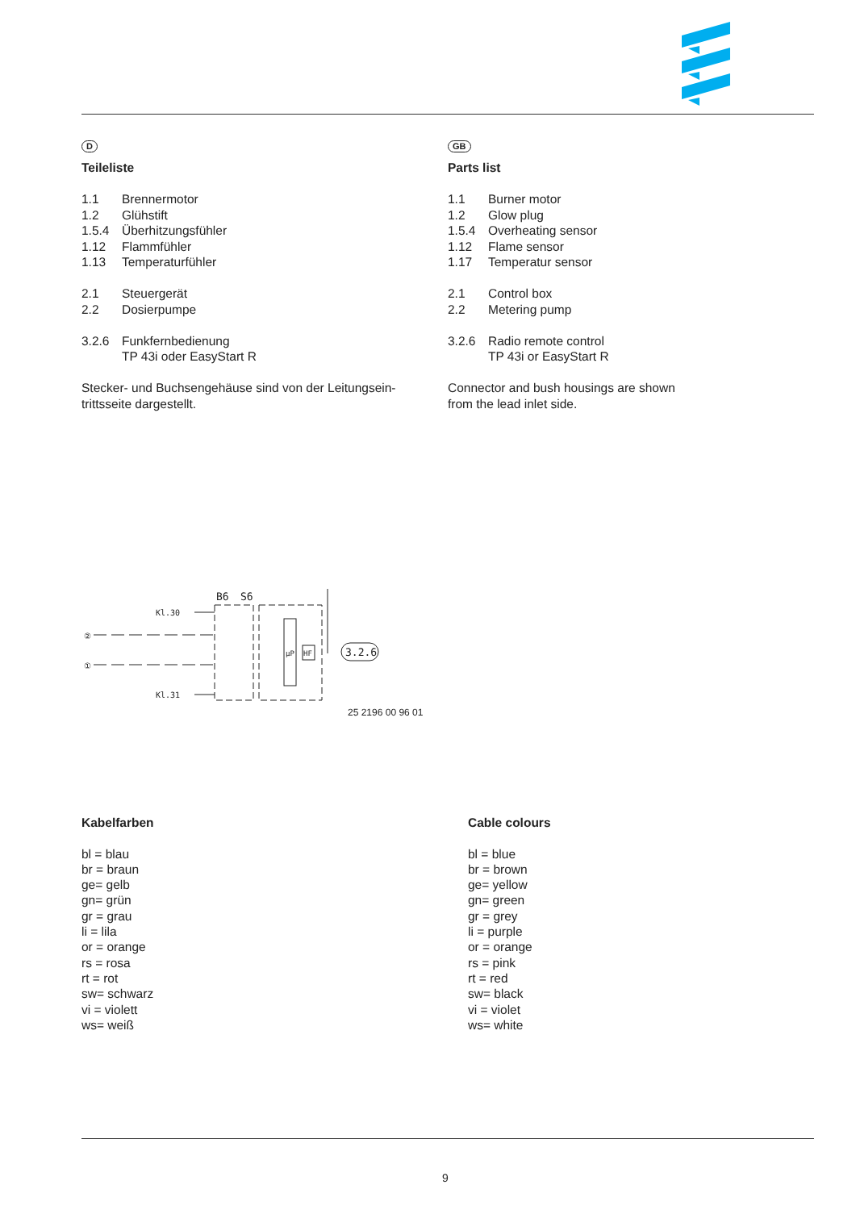D
Teileliste
| 1.1 | Brennermotor |
| 1.2 | Glühstift |
| 1.5.4 | Überhitzungsfühler |
| 1.12 | Flammfühler |
| 1.13 | Temperaturfühler |
| 2.1 | Steuergerät |
| 2.2 | Dosierpumpe |
| 3.2.6 | Funkfernbedienung TP 43i oder EasyStart R |
Stecker- und Buchsengehäuse sind von der Leitungsein-
trittsseite dargestellt.
GB
Parts list
| 1.1 | Burner motor |
| 1.2 | Glow plug |
| 1.5.4 | Overheating sensor |
| 1.12 | Flame sensor |
| 1.17 | Temperatur sensor |
| 2.1 | Control box |
| 2.2 | Metering pump |
| 3.2.6 | Radio remote control TP 43i or EasyStart R |
Connector and bush housings are shown
from the lead inlet side.
B6
S6
Kl.30
Kl.31
②
①
μP
HF
3.2.6
25 2196 00 96 01
Kabelfarben
bl = blau
br = braun
ge= gelb
gn= grün
gr = grau
li = lila
or = orange
rs = rosa
rt = rot
sw= schwarz
vi = violett
ws= weiß
Cable colours
bl = blue
br = brown
ge= yellow
gn= green
gr = grey
li = purple
or = orange
rs = pink
rt = red
sw= black
vi = violet
ws= white
9